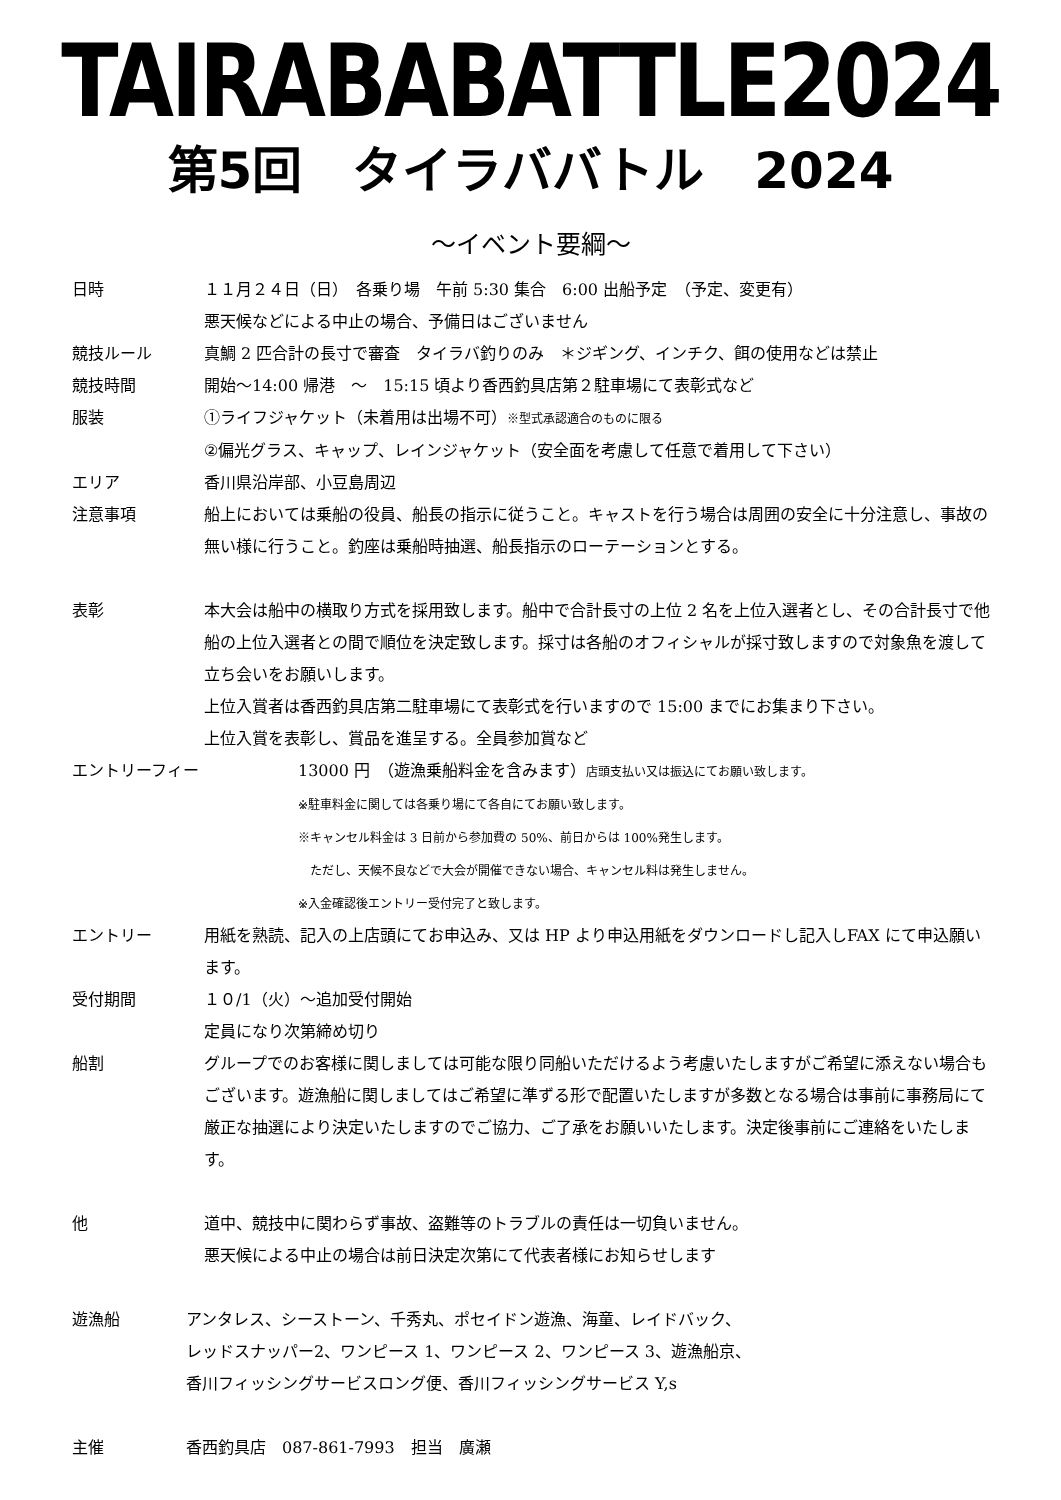TAIRABABATTLE2024
第5回　タイラババトル　2024
～イベント要綱～
日時 １１月２４日（日）　各乗り場　午前 5:30 集合　6:00 出船予定　（予定、変更有）
悪天候などによる中止の場合、予備日はございません
競技ルール 真鯛 2 匹合計の長寸で審査　タイラバ釣りのみ　＊ジギング、インチク、餌の使用などは禁止
競技時間 開始～14:00 帰港　～　15:15 頃より香西釣具店第２駐車場にて表彰式など
服装 ①ライフジャケット（未着用は出場不可）※型式承認適合のものに限る
②偏光グラス、キャップ、レインジャケット（安全面を考慮して任意で着用して下さい）
エリア 香川県沿岸部、小豆島周辺
注意事項 船上においては乗船の役員、船長の指示に従うこと。キャストを行う場合は周囲の安全に十分注意し、事故の無い様に行うこと。釣座は乗船時抽選、船長指示のローテーションとする。
表彰 本大会は船中の横取り方式を採用致します。船中で合計長寸の上位 2 名を上位入選者とし、その合計長寸で他船の上位入選者との間で順位を決定致します。採寸は各船のオフィシャルが採寸致しますので対象魚を渡して立ち会いをお願いします。
上位入賞者は香西釣具店第二駐車場にて表彰式を行いますので 15:00 までにお集まり下さい。
上位入賞を表彰し、賞品を進呈する。全員参加賞など
エントリーフィー 13000 円　（遊漁乗船料金を含みます）店頭支払い又は振込にてお願い致します。
※駐車料金に関しては各乗り場にて各自にてお願い致します。
※キャンセル料金は 3 日前から参加費の 50%、前日からは 100%発生します。
　ただし、天候不良などで大会が開催できない場合、キャンセル料は発生しません。
※入金確認後エントリー受付完了と致します。
エントリー 用紙を熟読、記入の上店頭にてお申込み、又は HP より申込用紙をダウンロードし記入しFAX にて申込願います。
受付期間 １０/1（火）～追加受付開始
定員になり次第締め切り
船割 グループでのお客様に関しましては可能な限り同船いただけるよう考慮いたしますがご希望に添えない場合もございます。遊漁船に関しましてはご希望に準ずる形で配置いたしますが多数となる場合は事前に事務局にて厳正な抽選により決定いたしますのでご協力、ご了承をお願いいたします。決定後事前にご連絡をいたします。
他 道中、競技中に関わらず事故、盗難等のトラブルの責任は一切負いません。
悪天候による中止の場合は前日決定次第にて代表者様にお知らせします
遊漁船 アンタレス、シーストーン、千秀丸、ポセイドン遊漁、海童、レイドバック、
レッドスナッパー2、ワンピース 1、ワンピース 2、ワンピース 3、遊漁船京、
香川フィッシングサービスロング便、香川フィッシングサービス Y,s
主催 香西釣具店　087-861-7993　担当　廣瀬